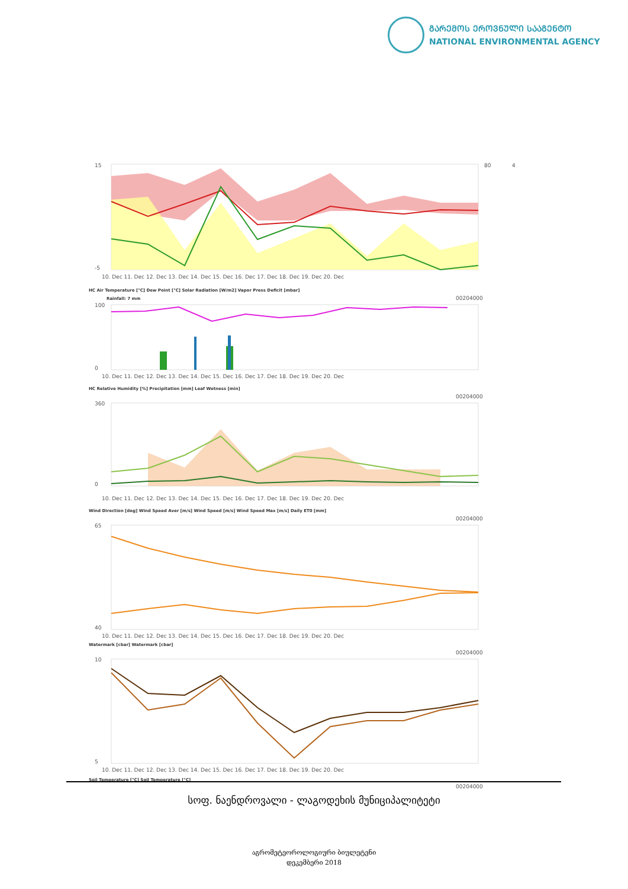ᲒᲐᲠᲔᲛᲝᲡ ᲔᲠᲝᲕᲜᲣᲚᲘ ᲡᲐᲐᲒᲔᲜᲢᲝ
NATIONAL ENVIRONMENTAL AGENCY
15
-5
80
4
10. Dec 11. Dec 12. Dec 13. Dec 14. Dec 15. Dec 16. Dec 17. Dec 18. Dec 19. Dec 20. Dec
HC Air Temperature [°C] Dew Point [°C] Solar Radiation [W/m2] Vapor Press Deficit [mbar]
Rainfall: 7 mm
00204000
100
0
10. Dec 11. Dec 12. Dec 13. Dec 14. Dec 15. Dec 16. Dec 17. Dec 18. Dec 19. Dec 20. Dec
HC Relative Humidity [%] Precipitation [mm] Leaf Wetness [min]
00204000
360
0
10. Dec 11. Dec 12. Dec 13. Dec 14. Dec 15. Dec 16. Dec 17. Dec 18. Dec 19. Dec 20. Dec
Wind Direction [deg] Wind Speed Aver [m/s] Wind Speed [m/s] Wind Speed Max [m/s] Daily ET0 [mm]
00204000
65
40
10. Dec 11. Dec 12. Dec 13. Dec 14. Dec 15. Dec 16. Dec 17. Dec 18. Dec 19. Dec 20. Dec
Watermark [cbar] Watermark [cbar]
00204000
10
5
10. Dec 11. Dec 12. Dec 13. Dec 14. Dec 15. Dec 16. Dec 17. Dec 18. Dec 19. Dec 20. Dec
Soil Temperature [°C] Soil Temperature [°C]
00204000
სოფ. ნაენდროვალი - ლაგოდეხის მუნიციპალიტეტი
აგრომეტეოროლოგიური ბიულეტენი
დეკემბერი 2018